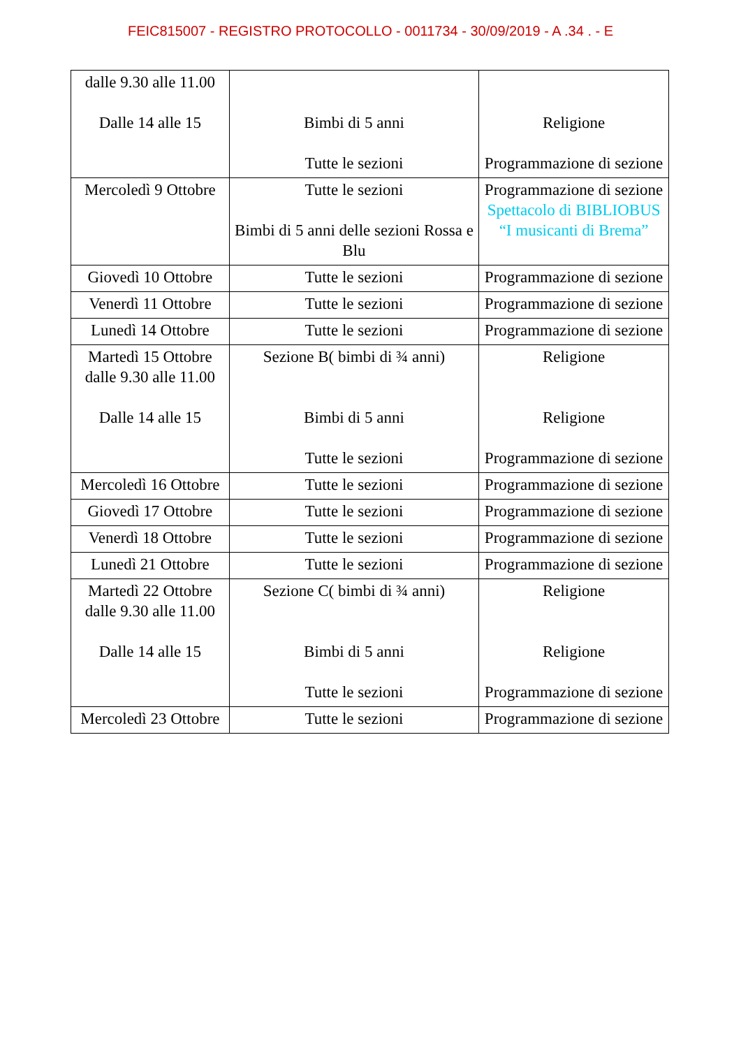FEIC815007 - REGISTRO PROTOCOLLO - 0011734 - 30/09/2019 - A .34 . - E
| dalle 9.30 alle 11.00 Dalle 14 alle 15 | Bimbi di 5 anni Tutte le sezioni | Religione Programmazione di sezione |
| Mercoledì 9 Ottobre | Tutte le sezioni Bimbi di 5 anni delle sezioni Rossa e Blu | Programmazione di sezione Spettacolo di BIBLIOBUS “I musicanti di Brema” |
| Giovedì 10 Ottobre | Tutte le sezioni | Programmazione di sezione |
| Venerdì 11 Ottobre | Tutte le sezioni | Programmazione di sezione |
| Lunedì 14 Ottobre | Tutte le sezioni | Programmazione di sezione |
| Martedì 15 Ottobre dalle 9.30 alle 11.00 Dalle 14 alle 15 | Sezione B( bimbi di ¾ anni) Bimbi di 5 anni Tutte le sezioni | Religione Religione Programmazione di sezione |
| Mercoledì 16 Ottobre | Tutte le sezioni | Programmazione di sezione |
| Giovedì 17 Ottobre | Tutte le sezioni | Programmazione di sezione |
| Venerdì 18 Ottobre | Tutte le sezioni | Programmazione di sezione |
| Lunedì 21 Ottobre | Tutte le sezioni | Programmazione di sezione |
| Martedì 22 Ottobre dalle 9.30 alle 11.00 Dalle 14 alle 15 | Sezione C( bimbi di ¾ anni) Bimbi di 5 anni Tutte le sezioni | Religione Religione Programmazione di sezione |
| Mercoledì 23 Ottobre | Tutte le sezioni | Programmazione di sezione |